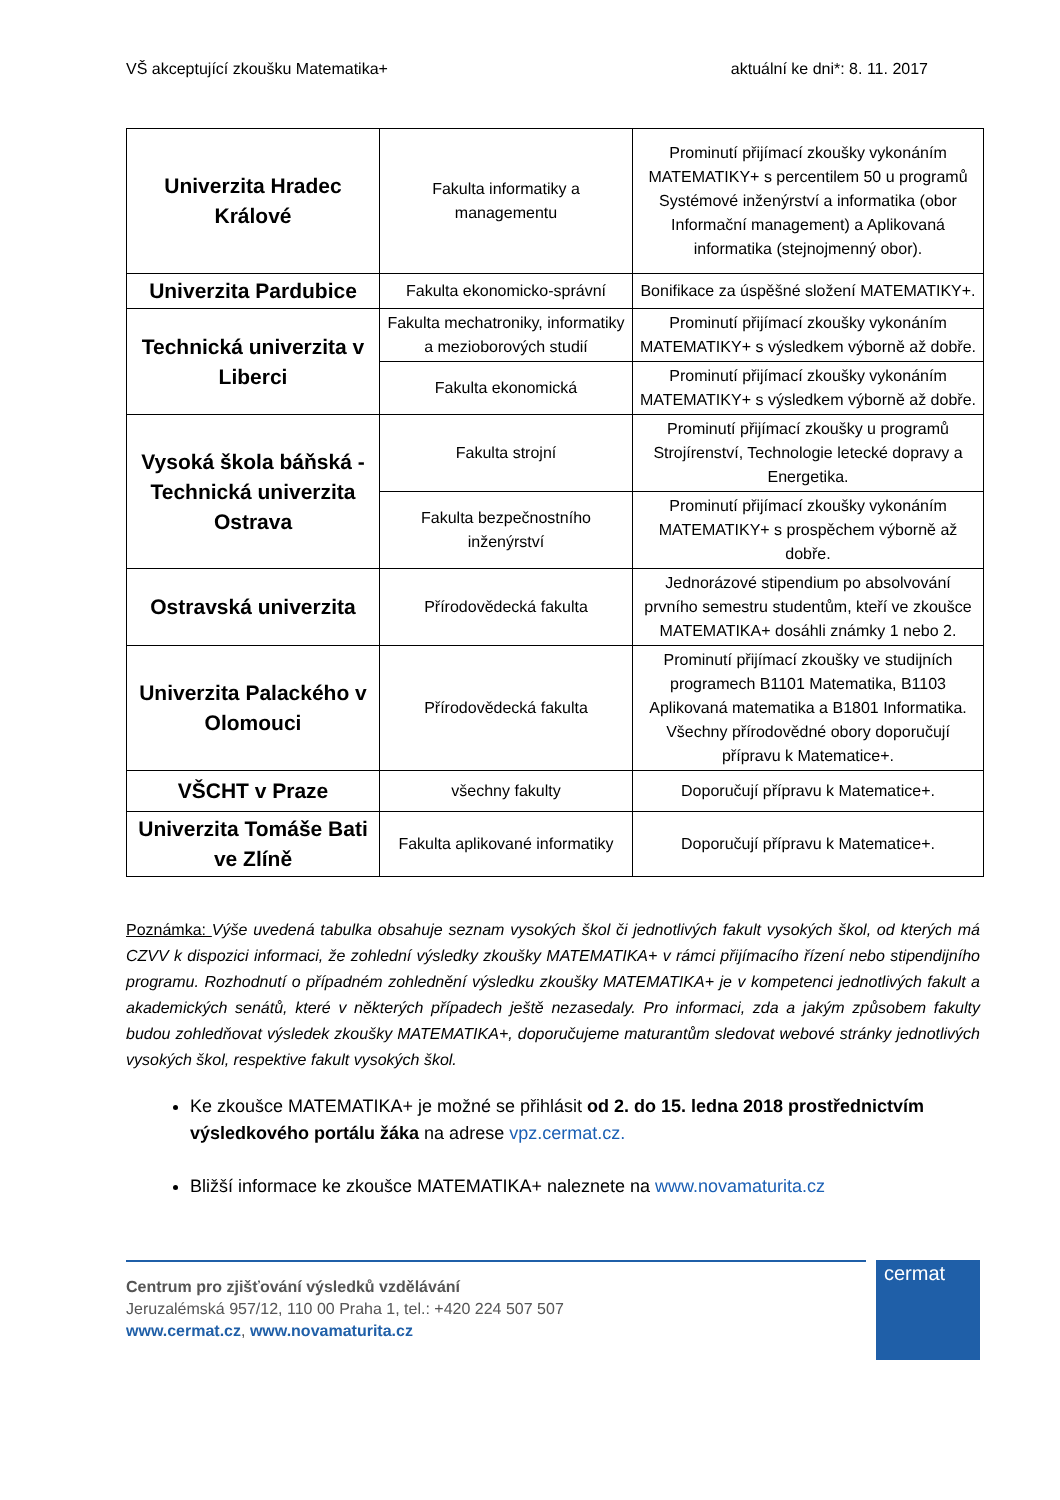VŠ akceptující zkoušku Matematika+ aktuální ke dni*: 8. 11. 2017
| Univerzita Hradec Králové | Fakulta informatiky a managementu | Prominutí přijímací zkoušky vykonáním MATEMATIKY+ s percentilem 50 u programů Systémové inženýrství a informatika (obor Informační management) a Aplikovaná informatika (stejnojmenný obor). |
| Univerzita Pardubice | Fakulta ekonomicko-správní | Bonifikace za úspěšné složení MATEMATIKY+. |
| Technická univerzita v Liberci | Fakulta mechatroniky, informatiky a mezioborových studií | Prominutí přijímací zkoušky vykonáním MATEMATIKY+ s výsledkem výborně až dobře. |
| | Fakulta ekonomická | Prominutí přijímací zkoušky vykonáním MATEMATIKY+ s výsledkem výborně až dobře. |
| Vysoká škola báňská - Technická univerzita Ostrava | Fakulta strojní | Prominutí přijímací zkoušky u programů Strojírenství, Technologie letecké dopravy a Energetika. |
| | Fakulta bezpečnostního inženýrství | Prominutí přijímací zkoušky vykonáním MATEMATIKY+ s prospěchem výborně až dobře. |
| Ostravská univerzita | Přírodovědecká fakulta | Jednorázové stipendium po absolvování prvního semestru studentům, kteří ve zkoušce MATEMATIKA+ dosáhli známky 1 nebo 2. |
| Univerzita Palackého v Olomouci | Přírodovědecká fakulta | Prominutí přijímací zkoušky ve studijních programech B1101 Matematika, B1103 Aplikovaná matematika a B1801 Informatika. Všechny přírodovědné obory doporučují přípravu k Matematice+. |
| VŠCHT v Praze | všechny fakulty | Doporučují přípravu k Matematice+. |
| Univerzita Tomáše Bati ve Zlíně | Fakulta aplikované informatiky | Doporučují přípravu k Matematice+. |
Poznámka: Výše uvedená tabulka obsahuje seznam vysokých škol či jednotlivých fakult vysokých škol, od kterých má CZVV k dispozici informaci, že zohlední výsledky zkoušky MATEMATIKA+ v rámci přijímacího řízení nebo stipendijního programu. Rozhodnutí o případném zohlednění výsledku zkoušky MATEMATIKA+ je v kompetenci jednotlivých fakult a akademických senátů, které v některých případech ještě nezasedaly. Pro informaci, zda a jakým způsobem fakulty budou zohledňovat výsledek zkoušky MATEMATIKA+, doporučujeme maturantům sledovat webové stránky jednotlivých vysokých škol, respektive fakult vysokých škol.
Ke zkoušce MATEMATIKA+ je možné se přihlásit od 2. do 15. ledna 2018 prostřednictvím výsledkového portálu žáka na adrese vpz.cermat.cz.
Bližší informace ke zkoušce MATEMATIKA+ naleznete na www.novamaturita.cz
Centrum pro zjišťování výsledků vzdělávání
Jeruzalémská 957/12, 110 00 Praha 1, tel.: +420 224 507 507
www.cermat.cz, www.novamaturita.cz
cermat